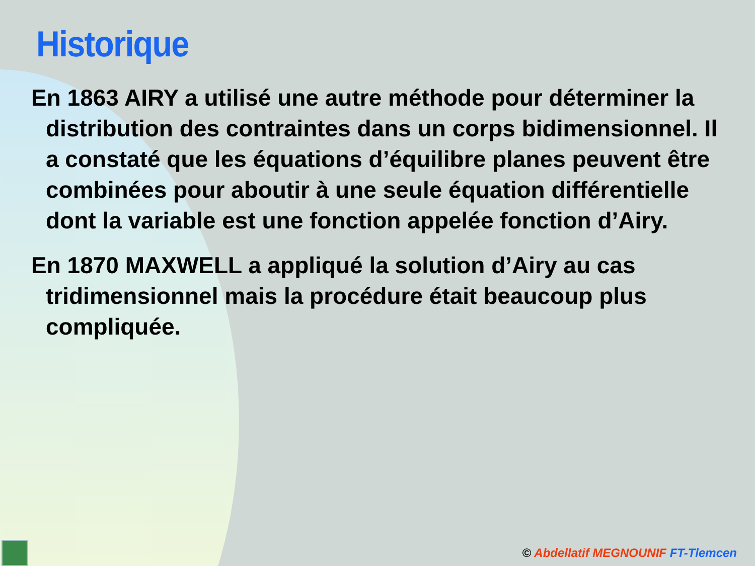Historique
En 1863 AIRY a utilisé une autre méthode pour déterminer la distribution des contraintes dans un corps bidimensionnel. Il a constaté que les équations d’équilibre planes peuvent être combinées pour aboutir à une seule équation différentielle dont la variable est une fonction appelée fonction d’Airy.
En 1870 MAXWELL a appliqué la solution d’Airy au cas tridimensionnel mais la procédure était beaucoup plus compliquée.
© Abdellatif MEGNOUNIF FT-Tlemcen